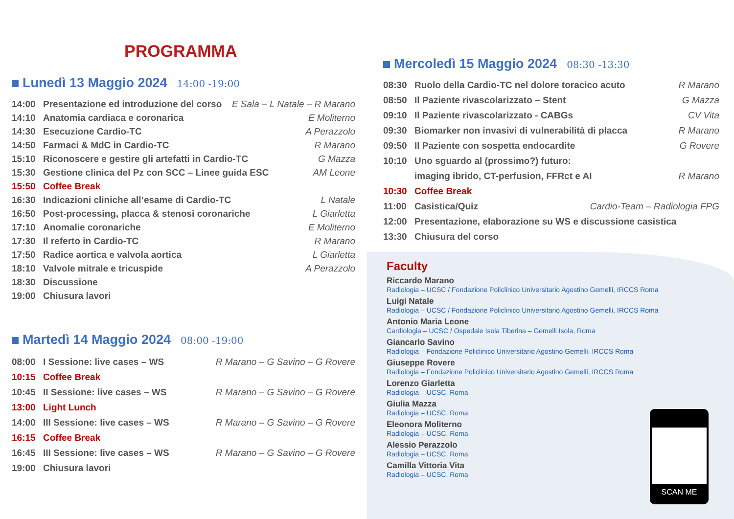PROGRAMMA
Lunedì 13 Maggio 2024 14:00 -19:00
14:00 Presentazione ed introduzione del corso E Sala – L Natale – R Marano
14:10 Anatomia cardiaca e coronarica E Moliterno
14:30 Esecuzione Cardio-TC A Perazzolo
14:50 Farmaci & MdC in Cardio-TC R Marano
15:10 Riconoscere e gestire gli artefatti in Cardio-TC G Mazza
15:30 Gestione clinica del Pz con SCC – Linee guida ESC AM Leone
15:50 Coffee Break
16:30 Indicazioni cliniche all’esame di Cardio-TC L Natale
16:50 Post-processing, placca & stenosi coronariche L Giarletta
17:10 Anomalie coronariche E Moliterno
17:30 Il referto in Cardio-TC R Marano
17:50 Radice aortica e valvola aortica L Giarletta
18:10 Valvole mitrale e tricuspide A Perazzolo
18:30 Discussione
19:00 Chiusura lavori
Martedì 14 Maggio 2024 08:00 -19:00
08:00 I Sessione: live cases – WS R Marano – G Savino – G Rovere
10:15 Coffee Break
10:45 II Sessione: live cases – WS R Marano – G Savino – G Rovere
13:00 Light Lunch
14:00 III Sessione: live cases – WS R Marano – G Savino – G Rovere
16:15 Coffee Break
16:45 III Sessione: live cases – WS R Marano – G Savino – G Rovere
19:00 Chiusura lavori
Mercoledì 15 Maggio 2024 08:30 -13:30
08:30 Ruolo della Cardio-TC nel dolore toracico acuto R Marano
08:50 Il Paziente rivascolarizzato – Stent G Mazza
09:10 Il Paziente rivascolarizzato - CABGs CV Vita
09:30 Biomarker non invasivi di vulnerabilità di placca R Marano
09:50 Il Paziente con sospetta endocardite G Rovere
10:10 Uno sguardo al (prossimo?) futuro:
imaging ibrido, CT-perfusion, FFRct e AI R Marano
10:30 Coffee Break
11:00 Casistica/Quiz Cardio-Team – Radiologia FPG
12:00 Presentazione, elaborazione su WS e discussione casistica
13:30 Chiusura del corso
Faculty
Riccardo Marano
Radiologia – UCSC / Fondazione Policlinico Universitario Agostino Gemelli, IRCCS Roma
Luigi Natale
Radiologia – UCSC / Fondazione Policlinico Universitario Agostino Gemelli, IRCCS Roma
Antonio Maria Leone
Cardiologia – UCSC / Ospedale Isola Tiberina – Gemelli Isola, Roma
Giancarlo Savino
Radiologia – Fondazione Policlinico Universitario Agostino Gemelli, IRCCS Roma
Giuseppe Rovere
Radiologia – Fondazione Policlinico Universitario Agostino Gemelli, IRCCS Roma
Lorenzo Giarletta
Radiologia – UCSC, Roma
Giulia Mazza
Radiologia – UCSC, Roma
Eleonora Moliterno
Radiologia – UCSC, Roma
Alessio Perazzolo
Radiologia – UCSC, Roma
Camilla Vittoria Vita
Radiologia – UCSC, Roma
SCAN ME